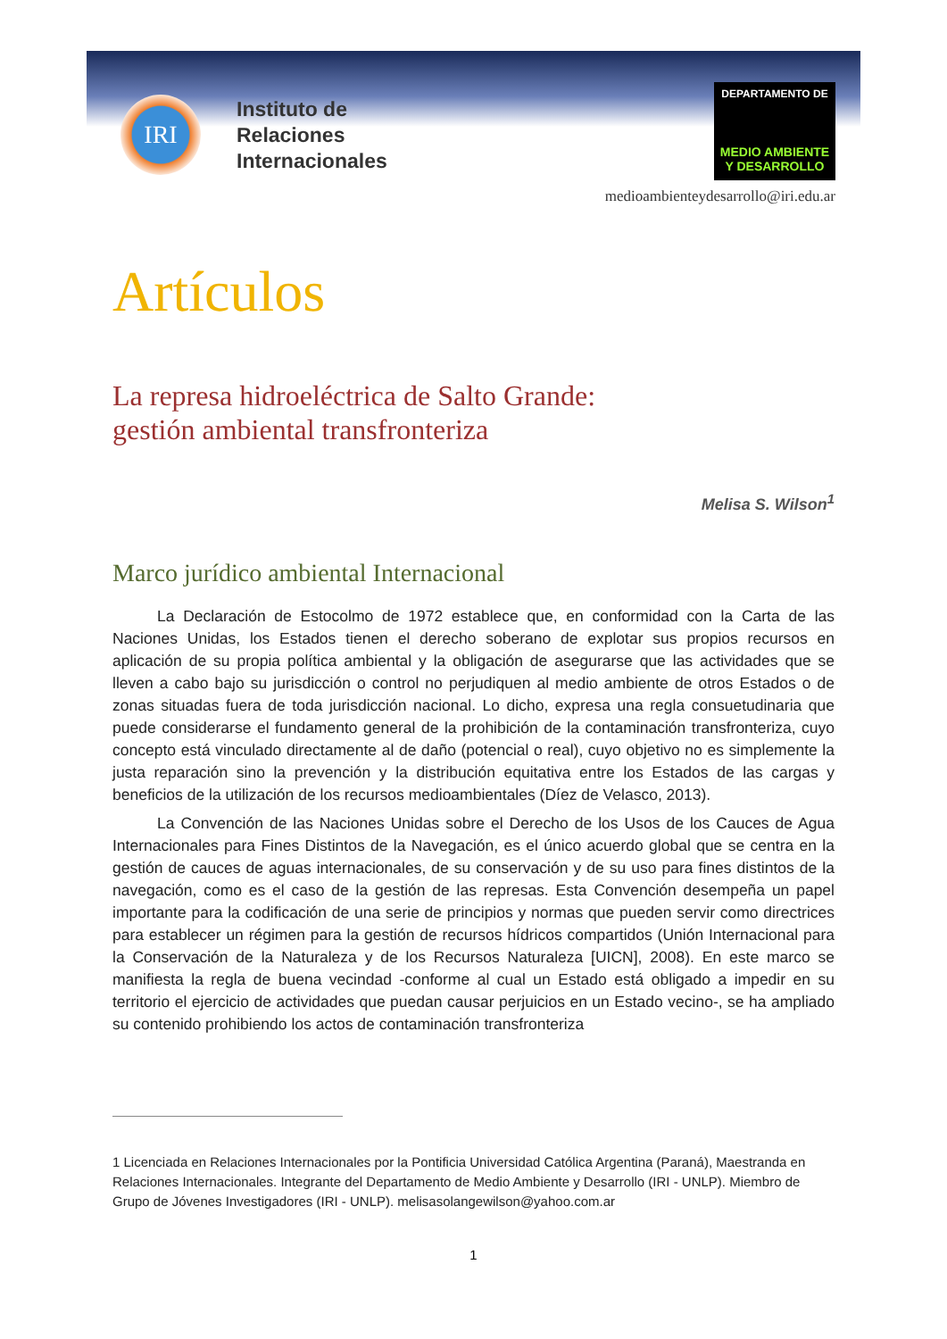IRI
Instituto de
Relaciones
Internacionales
DEPARTAMENTO DE
MEDIO AMBIENTE
Y DESARROLLO
medioambienteydesarrollo@iri.edu.ar
Artículos
La represa hidroeléctrica de Salto Grande:
gestión ambiental transfronteriza
Melisa S. Wilson<sup>1</sup>
Marco jurídico ambiental Internacional
La Declaración de Estocolmo de 1972 establece que, en conformidad con la Carta de las Naciones Unidas, los Estados tienen el derecho soberano de explotar sus propios recursos en aplicación de su propia política ambiental y la obligación de asegurarse que las actividades que se lleven a cabo bajo su jurisdicción o control no perjudiquen al medio ambiente de otros Estados o de zonas situadas fuera de toda jurisdicción nacional. Lo dicho, expresa una regla consuetudinaria que puede considerarse el fundamento general de la prohibición de la contaminación transfronteriza, cuyo concepto está vinculado directamente al de daño (potencial o real), cuyo objetivo no es simplemente la justa reparación sino la prevención y la distribución equitativa entre los Estados de las cargas y beneficios de la utilización de los recursos medioambientales (Díez de Velasco, 2013).
La Convención de las Naciones Unidas sobre el Derecho de los Usos de los Cauces de Agua Internacionales para Fines Distintos de la Navegación, es el único acuerdo global que se centra en la gestión de cauces de aguas internacionales, de su conservación y de su uso para fines distintos de la navegación, como es el caso de la gestión de las represas. Esta Convención desempeña un papel importante para la codificación de una serie de principios y normas que pueden servir como directrices para establecer un régimen para la gestión de recursos hídricos compartidos (Unión Internacional para la Conservación de la Naturaleza y de los Recursos Naturaleza [UICN], 2008). En este marco se manifiesta la regla de buena vecindad -conforme al cual un Estado está obligado a impedir en su territorio el ejercicio de actividades que puedan causar perjuicios en un Estado vecino-, se ha ampliado su contenido prohibiendo los actos de contaminación transfronteriza
1 Licenciada en Relaciones Internacionales por la Pontificia Universidad Católica Argentina (Paraná), Maestranda en Relaciones Internacionales. Integrante del Departamento de Medio Ambiente y Desarrollo (IRI - UNLP). Miembro de Grupo de Jóvenes Investigadores (IRI - UNLP). melisasolangewilson@yahoo.com.ar
1